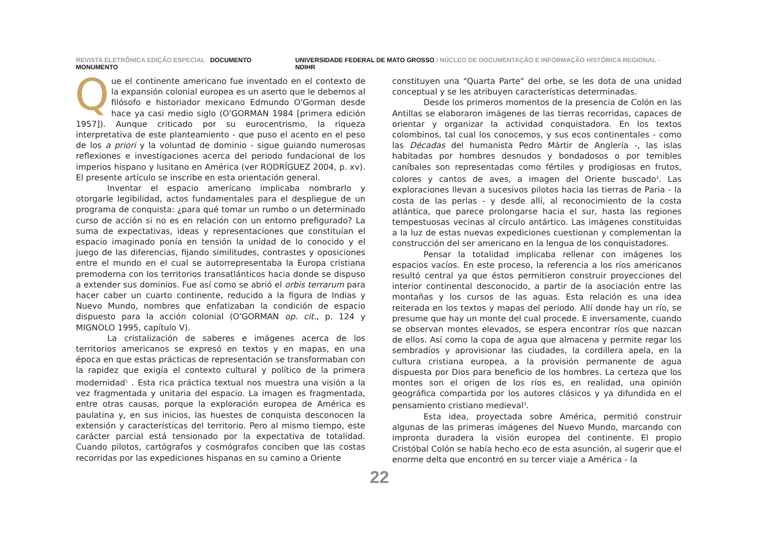REVISTA ELETRÔNICA EDIÇÃO ESPECIAL DOCUMENTO MONUMENTO
UNIVERSIDADE FEDERAL DE MATO GROSSO / NÚCLEO DE DOCUMENTAÇÃO E INFORMAÇÃO HISTÓRICA REGIONAL - NDIHR
Que el continente americano fue inventado en el contexto de la expansión colonial europea es un aserto que le debemos al filósofo e historiador mexicano Edmundo O'Gorman desde hace ya casi medio siglo (O'GORMAN 1984 [primera edición 1957]). Aunque criticado por su eurocentrismo, la riqueza interpretativa de este planteamiento - que puso el acento en el peso de los a priori y la voluntad de dominio - sigue guiando numerosas reflexiones e investigaciones acerca del periodo fundacional de los imperios hispano y lusitano en América (ver RODRÍGUEZ 2004, p. xv). El presente artículo se inscribe en esta orientación general.
Inventar el espacio americano implicaba nombrarlo y otorgarle legibilidad, actos fundamentales para el despliegue de un programa de conquista: ¿para qué tomar un rumbo o un determinado curso de acción si no es en relación con un entorno prefigurado? La suma de expectativas, ideas y representaciones que constituían el espacio imaginado ponía en tensión la unidad de lo conocido y el juego de las diferencias, fijando similitudes, contrastes y oposiciones entre el mundo en el cual se autorrepresentaba la Europa cristiana premoderna con los territorios transatlánticos hacia donde se dispuso a extender sus dominios. Fue así como se abrió el orbis terrarum para hacer caber un cuarto continente, reducido a la figura de Indias y Nuevo Mundo, nombres que enfatizaban la condición de espacio dispuesto para la acción colonial (O'GORMAN op. cit., p. 124 y MIGNOLO 1995, capítulo V).
La cristalización de saberes e imágenes acerca de los territorios americanos se expresó en textos y en mapas, en una época en que estas prácticas de representación se transformaban con la rapidez que exigía el contexto cultural y político de la primera modernidad<sup>1</sup> . Esta rica práctica textual nos muestra una visión a la vez fragmentada y unitaria del espacio. La imagen es fragmentada, entre otras causas, porque la exploración europea de América es paulatina y, en sus inicios, las huestes de conquista desconocen la extensión y características del territorio. Pero al mismo tiempo, este carácter parcial está tensionado por la expectativa de totalidad. Cuando pilotos, cartógrafos y cosmógrafos conciben que las costas recorridas por las expediciones hispanas en su camino a Oriente
constituyen una "Quarta Parte" del orbe, se les dota de una unidad conceptual y se les atribuyen características determinadas.
Desde los primeros momentos de la presencia de Colón en las Antillas se elaboraron imágenes de las tierras recorridas, capaces de orientar y organizar la actividad conquistadora. En los textos colombinos, tal cual los conocemos, y sus ecos continentales - como las Décadas del humanista Pedro Mártir de Anglería -, las islas habitadas por hombres desnudos y bondadosos o por temibles caníbales son representadas como fértiles y prodigiosas en frutos, colores y cantos de aves, a imagen del Oriente buscado<sup>2</sup>. Las exploraciones llevan a sucesivos pilotos hacia las tierras de Paria - la costa de las perlas - y desde allí, al reconocimiento de la costa atlántica, que parece prolongarse hacia el sur, hasta las regiones tempestuosas vecinas al círculo antártico. Las imágenes constituidas a la luz de estas nuevas expediciones cuestionan y complementan la construcción del ser americano en la lengua de los conquistadores.
Pensar la totalidad implicaba rellenar con imágenes los espacios vacíos. En este proceso, la referencia a los ríos americanos resultó central ya que éstos permitieron construir proyecciones del interior continental desconocido, a partir de la asociación entre las montañas y los cursos de las aguas. Esta relación es una idea reiterada en los textos y mapas del periodo. Allí donde hay un río, se presume que hay un monte del cual procede. E inversamente, cuando se observan montes elevados, se espera encontrar ríos que nazcan de ellos. Así como la copa de agua que almacena y permite regar los sembradíos y aprovisionar las ciudades, la cordillera apela, en la cultura cristiana europea, a la provisión permanente de agua dispuesta por Dios para beneficio de los hombres. La certeza que los montes son el origen de los ríos es, en realidad, una opinión geográfica compartida por los autores clásicos y ya difundida en el pensamiento cristiano medieval<sup>3</sup>.
Esta idea, proyectada sobre América, permitió construir algunas de las primeras imágenes del Nuevo Mundo, marcando con impronta duradera la visión europea del continente. El propio Cristóbal Colón se había hecho eco de esta asunción, al sugerir que el enorme delta que encontró en su tercer viaje a América - la
22